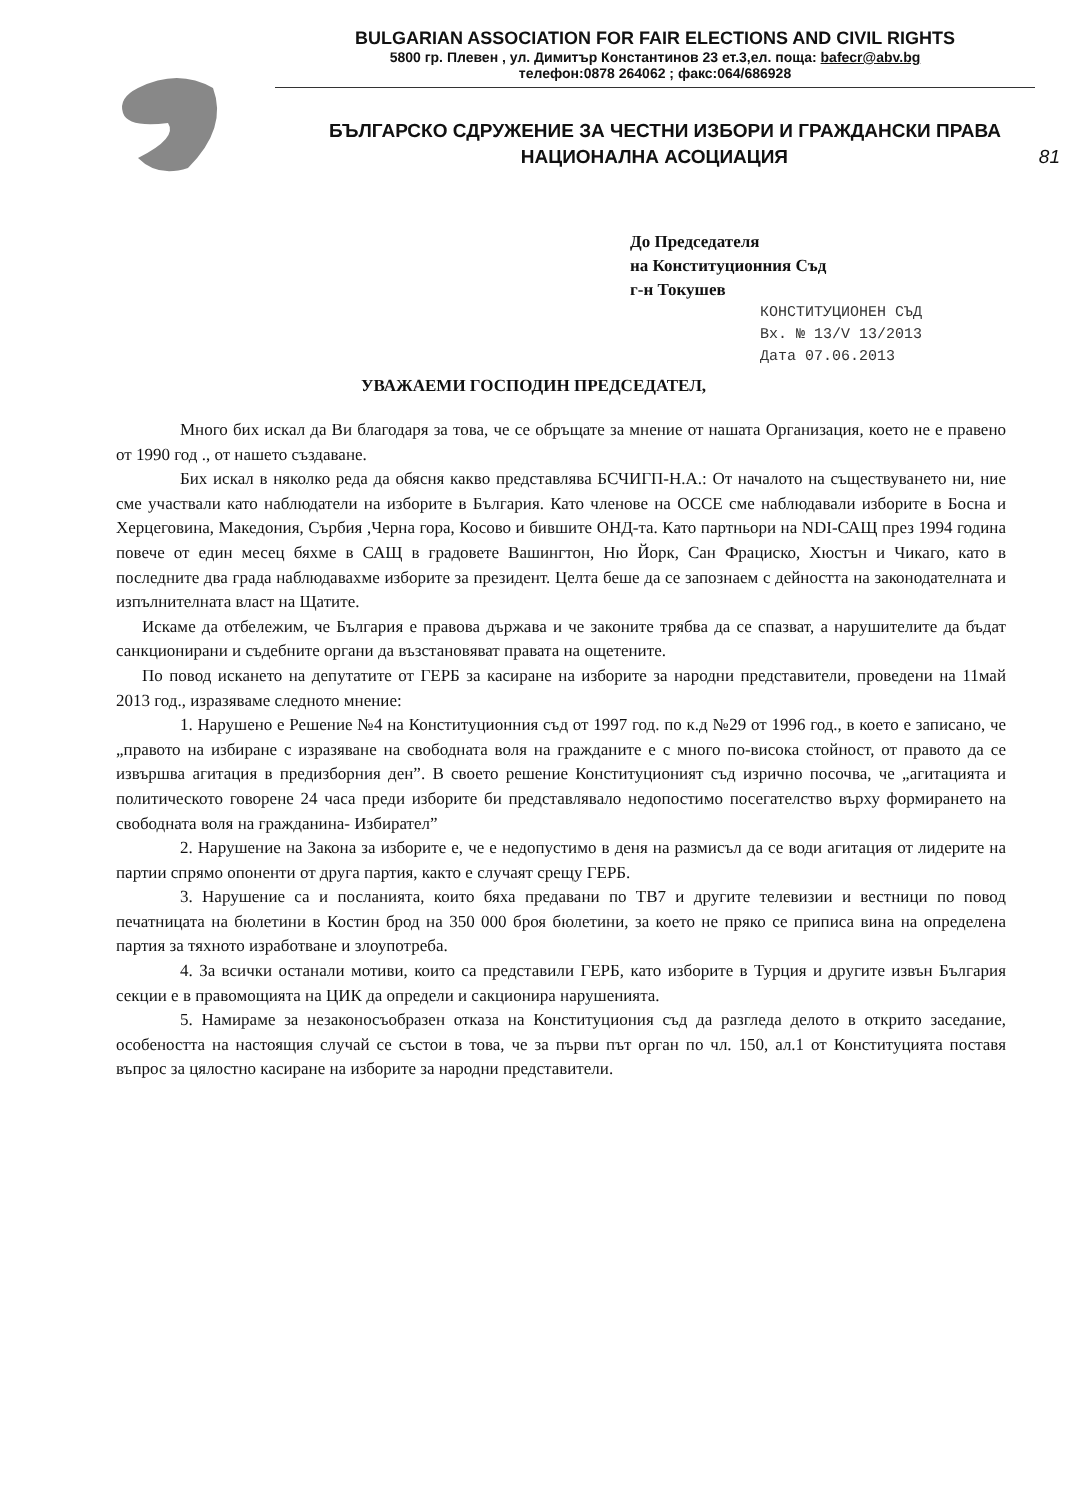BULGARIAN ASSOCIATION FOR FAIR ELECTIONS AND CIVIL RIGHTS
5800 гр. Плевен , ул. Димитър Константинов 23 ет.3,ел. поща: bafecr@abv.bg
телефон:0878 264062 ; факс:064/686928
БЪЛГАРСКО СДРУЖЕНИЕ ЗА ЧЕСТНИ ИЗБОРИ И ГРАЖДАНСКИ ПРАВА
НАЦИОНАЛНА АСОЦИАЦИЯ 81
До Председателя
на Конституционния Съд
г-н Токушев
КОНСТИТУЦИОНЕН СЪД
Вх. № 13/V 13/2013
Дата 07.06.2013
УВАЖАЕМИ ГОСПОДИН ПРЕДСЕДАТЕЛ,
Много бих искал да Ви благодаря за това, че се обръщате за мнение от нашата Организация, което не е правено от 1990 год ., от нашето създаване.
Бих искал в няколко реда да обясня какво представлява БСЧИГП-Н.А.: От началото на съществуването ни, ние сме участвали като наблюдатели на изборите в България. Като членове на ОССЕ сме наблюдавали изборите в Босна и Херцеговина, Македония, Сърбия ,Черна гора, Косово и бившите ОНД-та. Като партньори на NDI-САЩ през 1994 година повече от един месец бяхме в САЩ в градовете Вашингтон, Ню Йорк, Сан Фрациско, Хюстън и Чикаго, като в последните два града наблюдавахме изборите за президент. Целта беше да се запознаем с дейността на законодателната и изпълнителната власт на Щатите.
Искаме да отбележим, че България е правова държава и че законите трябва да се спазват, а нарушителите да бъдат санкционирани и съдебните органи да възстановяват правата на ощетените.
По повод искането на депутатите от ГЕРБ за касиране на изборите за народни представители, проведени на 11май 2013 год., изразяваме следното мнение:
1. Нарушено е Решение №4 на Конституционния съд от 1997 год. по к.д №29 от 1996 год., в което е записано, че „правото на избиране с изразяване на свободната воля на гражданите е с много по-висока стойност, от правото да се извършва агитация в предизборния ден”. В своето решение Конституционият съд изрично посочва, че „агитацията и политическото говорене 24 часа преди изборите би представлявало недопостимо посегателство върху формирането на свободната воля на гражданина- Избирател”
2. Нарушение на Закона за изборите е, че е недопустимо в деня на размисъл да се води агитация от лидерите на партии спрямо опоненти от друга партия, както е случаят срещу ГЕРБ.
3. Нарушение са и посланията, които бяха предавани по ТВ7 и другите телевизии и вестници по повод печатницата на бюлетини в Костин брод на 350 000 броя бюлетини, за което не пряко се приписа вина на определена партия за тяхното изработване и злоупотреба.
4. За всички останали мотиви, които са представили ГЕРБ, като изборите в Турция и другите извън България секции е в правомощията на ЦИК да определи и сакционира нарушенията.
5. Намираме за незаконосъобразен отказа на Конституциония съд да разгледа делото в открито заседание, особеността на настоящия случай се състои в това, че за първи път орган по чл. 150, ал.1 от Конституцията поставя въпрос за цялостно касиране на изборите за народни представители.